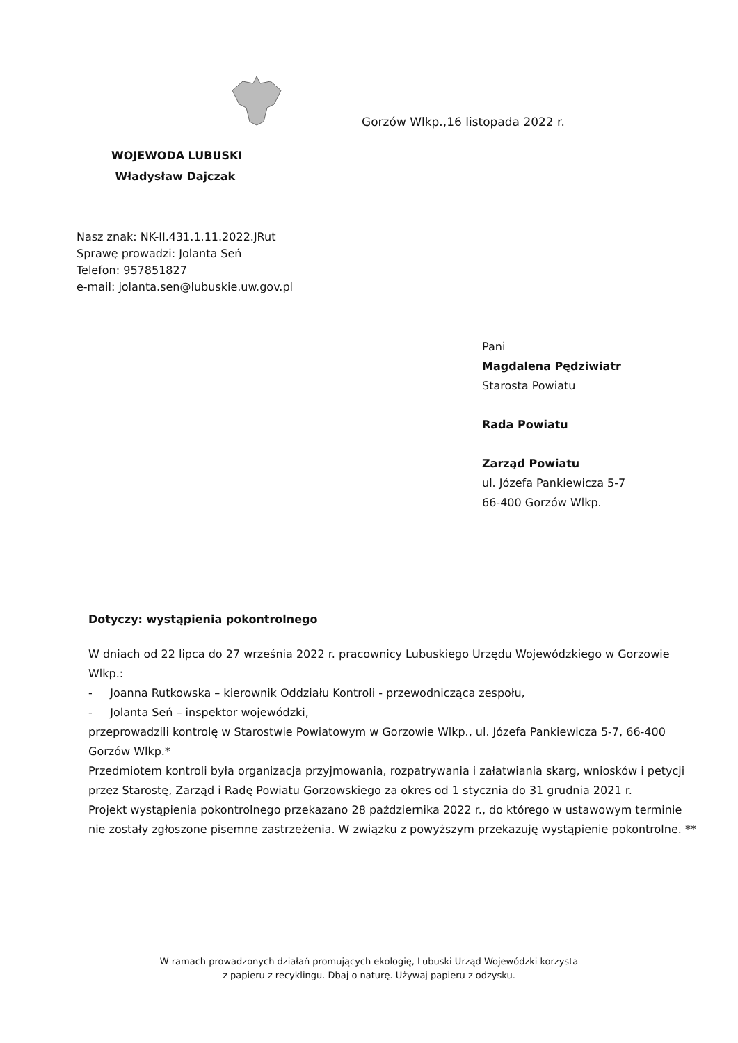Gorzów Wlkp.,16 listopada 2022 r.
WOJEWODA LUBUSKI
Władysław Dajczak
Nasz znak: NK-II.431.1.11.2022.JRut
Sprawę prowadzi: Jolanta Seń
Telefon: 957851827
e-mail: jolanta.sen@lubuskie.uw.gov.pl
Pani
Magdalena Pędziwiatr
Starosta Powiatu
Rada Powiatu
Zarząd Powiatu
ul. Józefa Pankiewicza 5-7
66-400 Gorzów Wlkp.
Dotyczy: wystąpienia pokontrolnego
W dniach od 22 lipca do 27 września 2022 r. pracownicy Lubuskiego Urzędu Wojewódzkiego w Gorzowie Wlkp.:
- Joanna Rutkowska – kierownik Oddziału Kontroli - przewodnicząca zespołu,
- Jolanta Seń – inspektor wojewódzki,
przeprowadzili kontrolę w Starostwie Powiatowym w Gorzowie Wlkp., ul. Józefa Pankiewicza 5-7, 66-400 Gorzów Wlkp.*
Przedmiotem kontroli była organizacja przyjmowania, rozpatrywania i załatwiania skarg, wniosków i petycji przez Starostę, Zarząd i Radę Powiatu Gorzowskiego za okres od 1 stycznia do 31 grudnia 2021 r.
Projekt wystąpienia pokontrolnego przekazano 28 października 2022 r., do którego w ustawowym terminie nie zostały zgłoszone pisemne zastrzeżenia. W związku z powyższym przekazuję wystąpienie pokontrolne. **
W ramach prowadzonych działań promujących ekologię, Lubuski Urząd Wojewódzki korzysta
z papieru z recyklingu. Dbaj o naturę. Używaj papieru z odzysku.